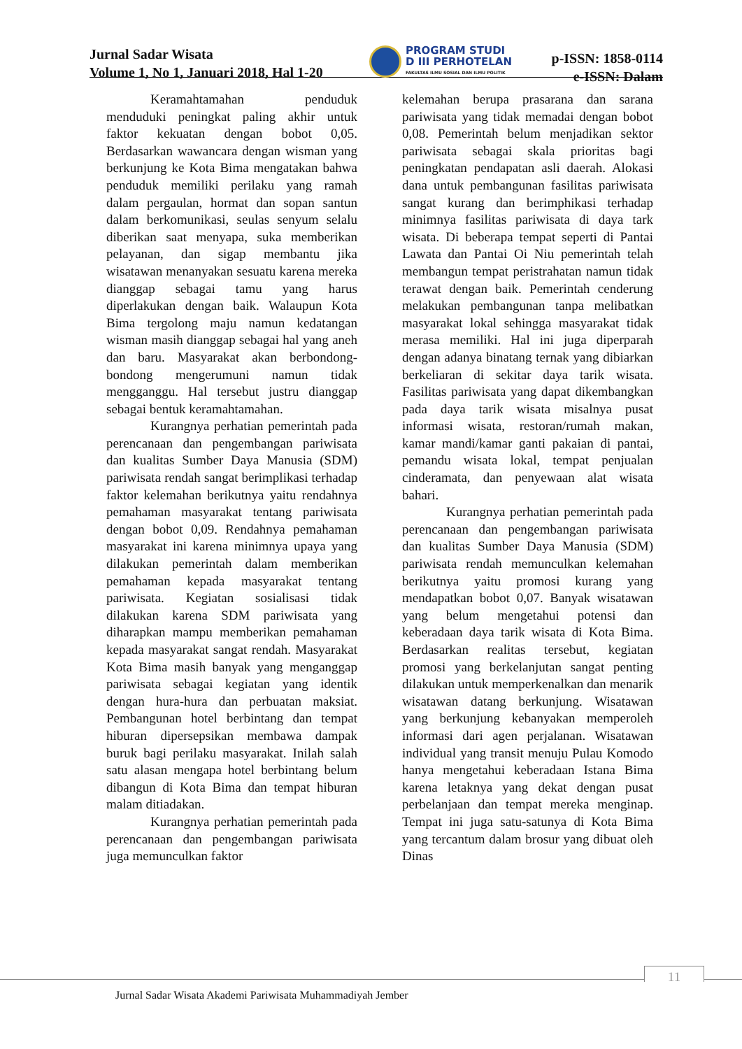Jurnal Sadar Wisata
Volume 1, No 1, Januari 2018, Hal 1-20
PROGRAM STUDI
D III PERHOTELAN
FAKULTAS ILMU SOSIAL DAN ILMU POLITIK
p-ISSN: 1858-0114
e-ISSN: Dalam
Keramahtamahan penduduk menduduki peningkat paling akhir untuk faktor kekuatan dengan bobot 0,05. Berdasarkan wawancara dengan wisman yang berkunjung ke Kota Bima mengatakan bahwa penduduk memiliki perilaku yang ramah dalam pergaulan, hormat dan sopan santun dalam berkomunikasi, seulas senyum selalu diberikan saat menyapa, suka memberikan pelayanan, dan sigap membantu jika wisatawan menanyakan sesuatu karena mereka dianggap sebagai tamu yang harus diperlakukan dengan baik. Walaupun Kota Bima tergolong maju namun kedatangan wisman masih dianggap sebagai hal yang aneh dan baru. Masyarakat akan berbondong-bondong mengerumuni namun tidak mengganggu. Hal tersebut justru dianggap sebagai bentuk keramahtamahan.
Kurangnya perhatian pemerintah pada perencanaan dan pengembangan pariwisata dan kualitas Sumber Daya Manusia (SDM) pariwisata rendah sangat berimplikasi terhadap faktor kelemahan berikutnya yaitu rendahnya pemahaman masyarakat tentang pariwisata dengan bobot 0,09. Rendahnya pemahaman masyarakat ini karena minimnya upaya yang dilakukan pemerintah dalam memberikan pemahaman kepada masyarakat tentang pariwisata. Kegiatan sosialisasi tidak dilakukan karena SDM pariwisata yang diharapkan mampu memberikan pemahaman kepada masyarakat sangat rendah. Masyarakat Kota Bima masih banyak yang menganggap pariwisata sebagai kegiatan yang identik dengan hura-hura dan perbuatan maksiat. Pembangunan hotel berbintang dan tempat hiburan dipersepsikan membawa dampak buruk bagi perilaku masyarakat. Inilah salah satu alasan mengapa hotel berbintang belum dibangun di Kota Bima dan tempat hiburan malam ditiadakan.
Kurangnya perhatian pemerintah pada perencanaan dan pengembangan pariwisata juga memunculkan faktor
kelemahan berupa prasarana dan sarana pariwisata yang tidak memadai dengan bobot 0,08. Pemerintah belum menjadikan sektor pariwisata sebagai skala prioritas bagi peningkatan pendapatan asli daerah. Alokasi dana untuk pembangunan fasilitas pariwisata sangat kurang dan berimphikasi terhadap minimnya fasilitas pariwisata di daya tark wisata. Di beberapa tempat seperti di Pantai Lawata dan Pantai Oi Niu pemerintah telah membangun tempat peristrahatan namun tidak terawat dengan baik. Pemerintah cenderung melakukan pembangunan tanpa melibatkan masyarakat lokal sehingga masyarakat tidak merasa memiliki. Hal ini juga diperparah dengan adanya binatang ternak yang dibiarkan berkeliaran di sekitar daya tarik wisata. Fasilitas pariwisata yang dapat dikembangkan pada daya tarik wisata misalnya pusat informasi wisata, restoran/rumah makan, kamar mandi/kamar ganti pakaian di pantai, pemandu wisata lokal, tempat penjualan cinderamata, dan penyewaan alat wisata bahari.
Kurangnya perhatian pemerintah pada perencanaan dan pengembangan pariwisata dan kualitas Sumber Daya Manusia (SDM) pariwisata rendah memunculkan kelemahan berikutnya yaitu promosi kurang yang mendapatkan bobot 0,07. Banyak wisatawan yang belum mengetahui potensi dan keberadaan daya tarik wisata di Kota Bima. Berdasarkan realitas tersebut, kegiatan promosi yang berkelanjutan sangat penting dilakukan untuk memperkenalkan dan menarik wisatawan datang berkunjung. Wisatawan yang berkunjung kebanyakan memperoleh informasi dari agen perjalanan. Wisatawan individual yang transit menuju Pulau Komodo hanya mengetahui keberadaan Istana Bima karena letaknya yang dekat dengan pusat perbelanjaan dan tempat mereka menginap. Tempat ini juga satu-satunya di Kota Bima yang tercantum dalam brosur yang dibuat oleh Dinas
11
Jurnal Sadar Wisata Akademi Pariwisata Muhammadiyah Jember